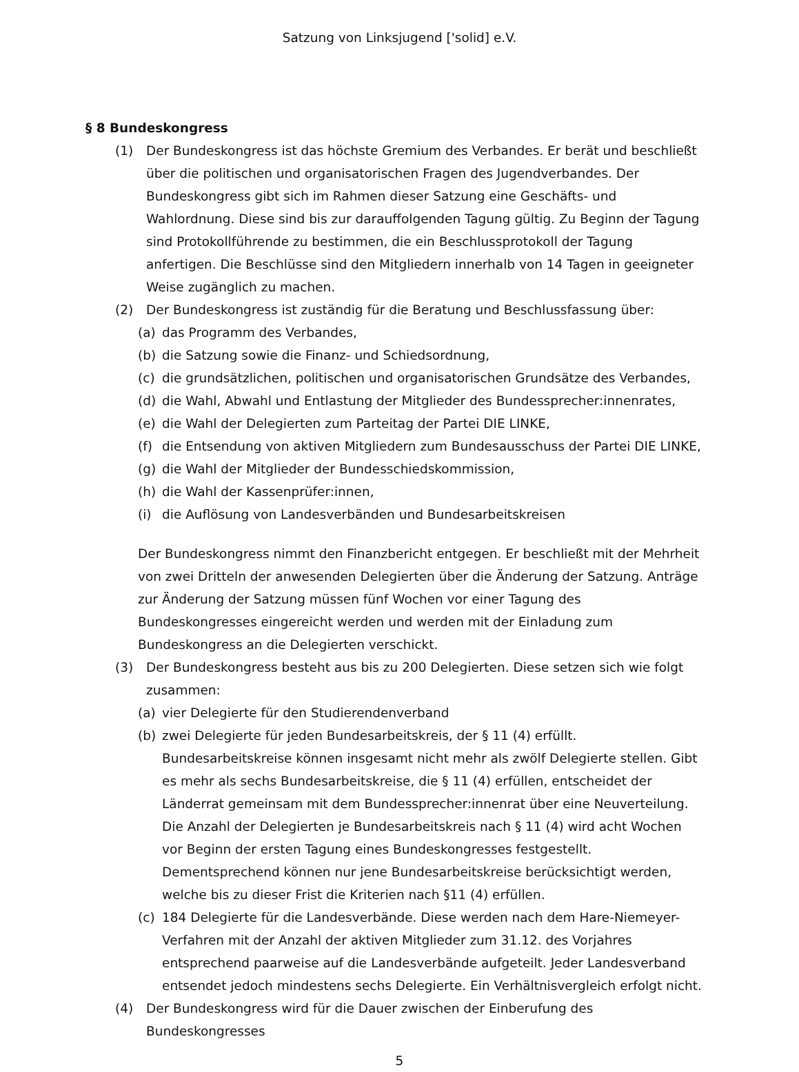Satzung von Linksjugend ['solid] e.V.
§ 8 Bundeskongress
(1) Der Bundeskongress ist das höchste Gremium des Verbandes. Er berät und beschließt über die politischen und organisatorischen Fragen des Jugendverbandes. Der Bundeskongress gibt sich im Rahmen dieser Satzung eine Geschäfts- und Wahlordnung. Diese sind bis zur darauffolgenden Tagung gültig. Zu Beginn der Tagung sind Protokollführende zu bestimmen, die ein Beschlussprotokoll der Tagung anfertigen. Die Beschlüsse sind den Mitgliedern innerhalb von 14 Tagen in geeigneter Weise zugänglich zu machen.
(2) Der Bundeskongress ist zuständig für die Beratung und Beschlussfassung über:
(a) das Programm des Verbandes,
(b) die Satzung sowie die Finanz- und Schiedsordnung,
(c) die grundsätzlichen, politischen und organisatorischen Grundsätze des Verbandes,
(d) die Wahl, Abwahl und Entlastung der Mitglieder des Bundessprecher:innenrates,
(e) die Wahl der Delegierten zum Parteitag der Partei DIE LINKE,
(f) die Entsendung von aktiven Mitgliedern zum Bundesausschuss der Partei DIE LINKE,
(g) die Wahl der Mitglieder der Bundesschiedskommission,
(h) die Wahl der Kassenprüfer:innen,
(i) die Auflösung von Landesverbänden und Bundesarbeitskreisen
Der Bundeskongress nimmt den Finanzbericht entgegen. Er beschließt mit der Mehrheit von zwei Dritteln der anwesenden Delegierten über die Änderung der Satzung. Anträge zur Änderung der Satzung müssen fünf Wochen vor einer Tagung des Bundeskongresses eingereicht werden und werden mit der Einladung zum Bundeskongress an die Delegierten verschickt.
(3) Der Bundeskongress besteht aus bis zu 200 Delegierten. Diese setzen sich wie folgt zusammen:
(a) vier Delegierte für den Studierendenverband
(b) zwei Delegierte für jeden Bundesarbeitskreis, der § 11 (4) erfüllt. Bundesarbeitskreise können insgesamt nicht mehr als zwölf Delegierte stellen. Gibt es mehr als sechs Bundesarbeitskreise, die § 11 (4) erfüllen, entscheidet der Länderrat gemeinsam mit dem Bundessprecher:innenrat über eine Neuverteilung. Die Anzahl der Delegierten je Bundesarbeitskreis nach § 11 (4) wird acht Wochen vor Beginn der ersten Tagung eines Bundeskongresses festgestellt. Dementsprechend können nur jene Bundesarbeitskreise berücksichtigt werden, welche bis zu dieser Frist die Kriterien nach §11 (4) erfüllen.
(c) 184 Delegierte für die Landesverbände. Diese werden nach dem Hare-Niemeyer-Verfahren mit der Anzahl der aktiven Mitglieder zum 31.12. des Vorjahres entsprechend paarweise auf die Landesverbände aufgeteilt. Jeder Landesverband entsendet jedoch mindestens sechs Delegierte. Ein Verhältnisvergleich erfolgt nicht.
(4) Der Bundeskongress wird für die Dauer zwischen der Einberufung des Bundeskongresses
5